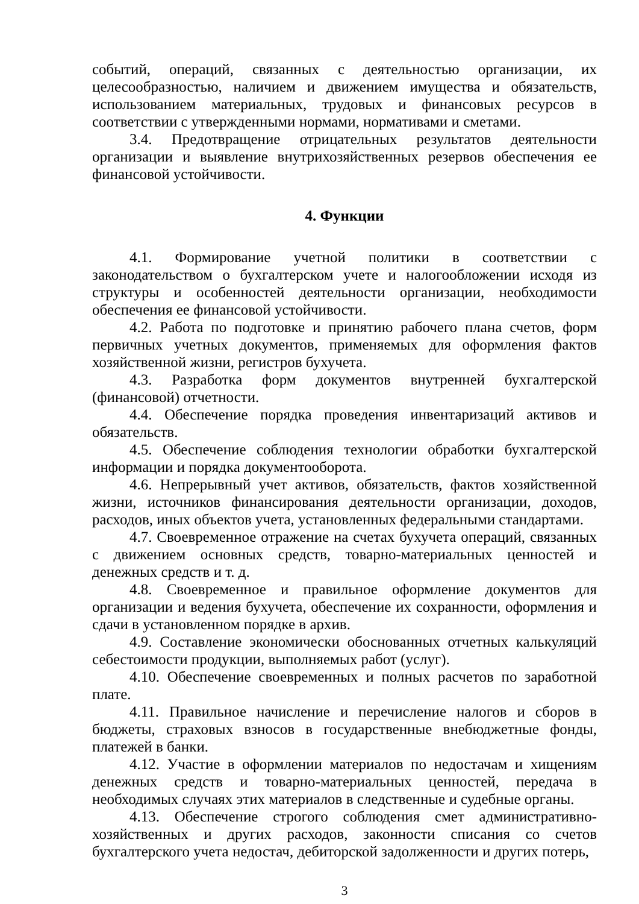событий, операций, связанных с деятельностью организации, их целесообразностью, наличием и движением имущества и обязательств, использованием материальных, трудовых и финансовых ресурсов в соответствии с утвержденными нормами, нормативами и сметами.
3.4. Предотвращение отрицательных результатов деятельности организации и выявление внутрихозяйственных резервов обеспечения ее финансовой устойчивости.
4. Функции
4.1. Формирование учетной политики в соответствии с законодательством о бухгалтерском учете и налогообложении исходя из структуры и особенностей деятельности организации, необходимости обеспечения ее финансовой устойчивости.
4.2. Работа по подготовке и принятию рабочего плана счетов, форм первичных учетных документов, применяемых для оформления фактов хозяйственной жизни, регистров бухучета.
4.3. Разработка форм документов внутренней бухгалтерской (финансовой) отчетности.
4.4. Обеспечение порядка проведения инвентаризаций активов и обязательств.
4.5. Обеспечение соблюдения технологии обработки бухгалтерской информации и порядка документооборота.
4.6. Непрерывный учет активов, обязательств, фактов хозяйственной жизни, источников финансирования деятельности организации, доходов, расходов, иных объектов учета, установленных федеральными стандартами.
4.7. Своевременное отражение на счетах бухучета операций, связанных с движением основных средств, товарно-материальных ценностей и денежных средств и т. д.
4.8. Своевременное и правильное оформление документов для организации и ведения бухучета, обеспечение их сохранности, оформления и сдачи в установленном порядке в архив.
4.9. Составление экономически обоснованных отчетных калькуляций себестоимости продукции, выполняемых работ (услуг).
4.10. Обеспечение своевременных и полных расчетов по заработной плате.
4.11. Правильное начисление и перечисление налогов и сборов в бюджеты, страховых взносов в государственные внебюджетные фонды, платежей в банки.
4.12. Участие в оформлении материалов по недостачам и хищениям денежных средств и товарно-материальных ценностей, передача в необходимых случаях этих материалов в следственные и судебные органы.
4.13. Обеспечение строгого соблюдения смет административно-хозяйственных и других расходов, законности списания со счетов бухгалтерского учета недостач, дебиторской задолженности и других потерь,
3